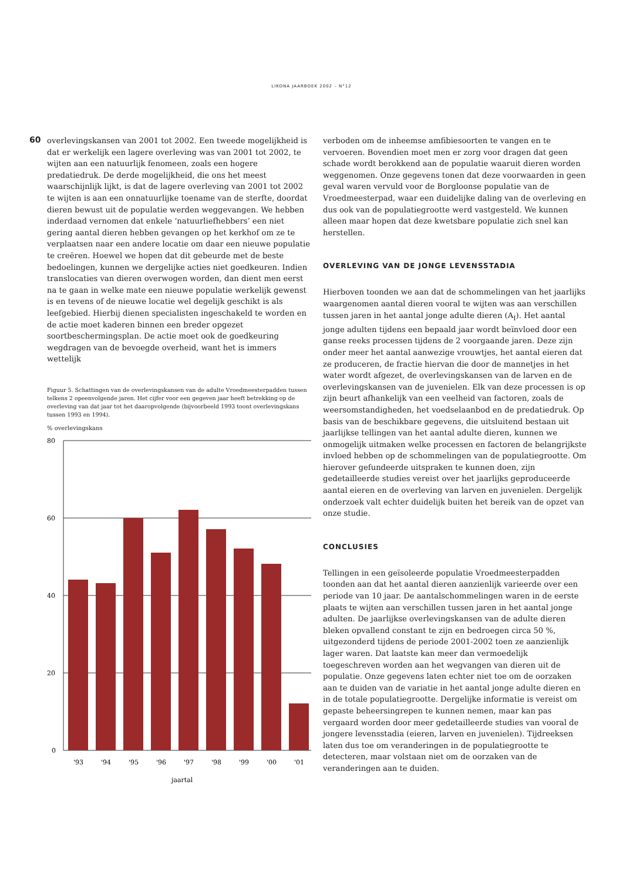LIKONA JAARBOEK 2002 – N°12
60
overlevingskansen van 2001 tot 2002. Een tweede mogelijkheid is dat er werkelijk een lagere overleving was van 2001 tot 2002, te wijten aan een natuurlijk fenomeen, zoals een hogere predatiedruk. De derde mogelijkheid, die ons het meest waarschijnlijk lijkt, is dat de lagere overleving van 2001 tot 2002 te wijten is aan een onnatuurlijke toename van de sterfte, doordat dieren bewust uit de populatie werden weggevangen. We hebben inderdaad vernomen dat enkele ‘natuurliefhebbers’ een niet gering aantal dieren hebben gevangen op het kerkhof om ze te verplaatsen naar een andere locatie om daar een nieuwe populatie te creëren. Hoewel we hopen dat dit gebeurde met de beste bedoelingen, kunnen we dergelijke acties niet goedkeuren. Indien translocaties van dieren overwogen worden, dan dient men eerst na te gaan in welke mate een nieuwe populatie werkelijk gewenst is en tevens of de nieuwe locatie wel degelijk geschikt is als leefgebied. Hierbij dienen specialisten ingeschakeld te worden en de actie moet kaderen binnen een breder opgezet soortbeschermingsplan. De actie moet ook de goedkeuring wegdragen van de bevoegde overheid, want het is immers wettelijk
Figuur 5. Schattingen van de overlevingskansen van de adulte Vroedmeesterpadden tussen telkens 2 opeenvolgende jaren. Het cijfer voor een gegeven jaar heeft betrekking op de overleving van dat jaar tot het daaropvolgende (bijvoorbeeld 1993 toont overlevingskans tussen 1993 en 1994).
% overlevingskans
80
60
40
20
0
'93
'94
'95
'96
'97
'98
'99
'00
'01
jaartal
verboden om de inheemse amfibiesoorten te vangen en te vervoeren. Bovendien moet men er zorg voor dragen dat geen schade wordt berokkend aan de populatie waaruit dieren worden weggenomen. Onze gegevens tonen dat deze voorwaarden in geen geval waren vervuld voor de Borgloonse populatie van de Vroedmeesterpad, waar een duidelijke daling van de overleving en dus ook van de populatiegrootte werd vastgesteld. We kunnen alleen maar hopen dat deze kwetsbare populatie zich snel kan herstellen.
OVERLEVING VAN DE JONGE LEVENSSTADIA
Hierboven toonden we aan dat de schommelingen van het jaarlijks waargenomen aantal dieren vooral te wijten was aan verschillen tussen jaren in het aantal jonge adulte dieren (A<sub>I</sub>). Het aantal jonge adulten tijdens een bepaald jaar wordt beïnvloed door een ganse reeks processen tijdens de 2 voorgaande jaren. Deze zijn onder meer het aantal aanwezige vrouwtjes, het aantal eieren dat ze produceren, de fractie hiervan die door de mannetjes in het water wordt afgezet, de overlevingskansen van de larven en de overlevingskansen van de juvenielen. Elk van deze processen is op zijn beurt afhankelijk van een veelheid van factoren, zoals de weersomstandigheden, het voedselaanbod en de predatiedruk. Op basis van de beschikbare gegevens, die uitsluitend bestaan uit jaarlijkse tellingen van het aantal adulte dieren, kunnen we onmogelijk uitmaken welke processen en factoren de belangrijkste invloed hebben op de schommelingen van de populatiegrootte. Om hierover gefundeerde uitspraken te kunnen doen, zijn gedetailleerde studies vereist over het jaarlijks geproduceerde aantal eieren en de overleving van larven en juvenielen. Dergelijk onderzoek valt echter duidelijk buiten het bereik van de opzet van onze studie.
CONCLUSIES
Tellingen in een geïsoleerde populatie Vroedmeesterpadden toonden aan dat het aantal dieren aanzienlijk varieerde over een periode van 10 jaar. De aantalschommelingen waren in de eerste plaats te wijten aan verschillen tussen jaren in het aantal jonge adulten. De jaarlijkse overlevingskansen van de adulte dieren bleken opvallend constant te zijn en bedroegen circa 50 %, uitgezonderd tijdens de periode 2001-2002 toen ze aanzienlijk lager waren. Dat laatste kan meer dan vermoedelijk toegeschreven worden aan het wegvangen van dieren uit de populatie. Onze gegevens laten echter niet toe om de oorzaken aan te duiden van de variatie in het aantal jonge adulte dieren en in de totale populatiegrootte. Dergelijke informatie is vereist om gepaste beheersingrepen te kunnen nemen, maar kan pas vergaard worden door meer gedetailleerde studies van vooral de jongere levensstadia (eieren, larven en juvenielen). Tijdreeksen laten dus toe om veranderingen in de populatiegrootte te detecteren, maar volstaan niet om de oorzaken van de veranderingen aan te duiden.